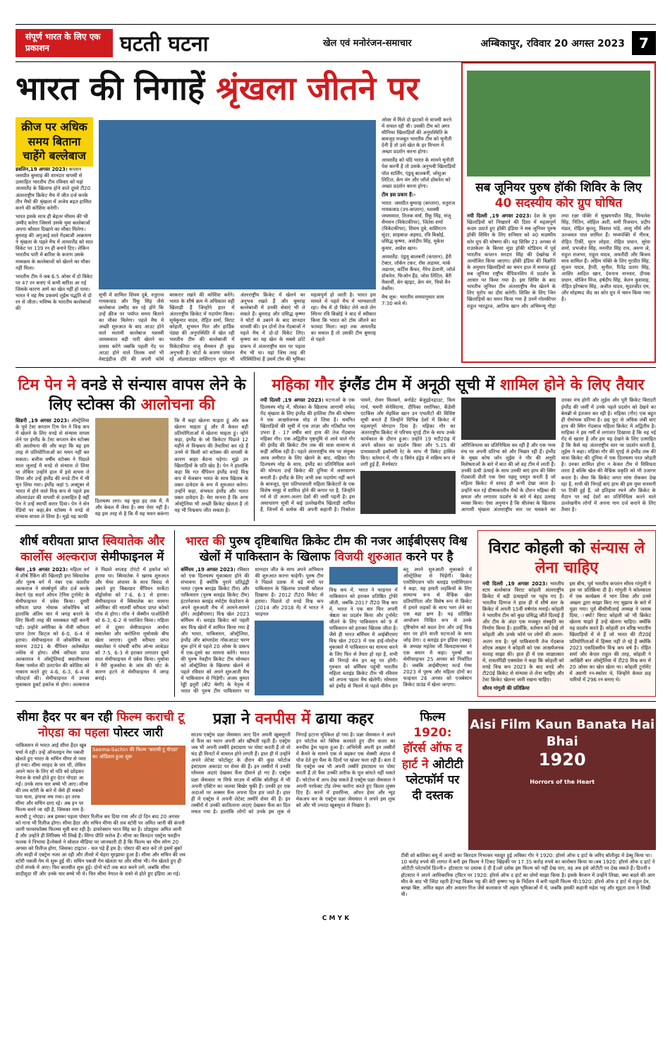संपूर्ण भारत के लिए एक प्रकाशन
घटती घटना
खेल एवं मनोरंजन-समाचार
अम्बिकापुर, रविवार 20 अगस्त 2023
7
भारत की निगाहें श्रृंखला जीतने पर
क्रीज पर अधिक समय बिताना चाहेंगे बल्लेबाज
डबलिन,19 अगस्त 2023। कप्तान जसप्रीत बुमराह की शानदार वापसी से उत्साहित भारतीय टीम रविवार को यहां आयरलैंड के खिलाफ होने वाले दूसरे टी20 अंतरराष्ट्रीय क्रिकेट मैच में जीत दर्ज करके तीन मैचों की श्रृंखला में अजेय बढ़त हासिल करने की कोशिश करेगी।
भारत इसके साथ ही बेहतर मौसम की भी उम्मीद करेगा जिससे उसके युवा बल्लेबाजों अपना कौशल दिखाने का मौका मिलेगा। बुमराह की अगुआई वाले गेंदबाजी आक्रमण ने श्रृंखला के पहले मैच में आयरलैंड को सात विकेट पर 139 रन ही बनाने दिए। लेकिन भारतीय पारी में बारिश के कारण उसके मध्यक्रम के बल्लेबाजों को खेलने का मौका नहीं मिला।
भारतीय टीम ने जब 6.5 ओवर में दो विकेट पर 47 रन बनाए थे कभी बारिश आ गई जिसके कारण आगे का खेल नहीं हो पाया। भारत ने यह मैच डकवर्थ लुईस पद्धति से दो रन से जीता। भविष्य के भारतीय बल्लेबाजों की
सूची में शामिल शिवम दुबे, रुतुराज गायकवाड और रिंकू सिंह जैसे बल्लेबाज उम्मीद कर रहे होंगे कि उन्हें क्रीज पर पर्याप्त समय बिताने का मौका मिलेगा। पहले मैच में अच्छी शुरुआत के बाद आउट होने वाले सलामी बल्लेबाज यशस्वी जायसवाल बड़ी पारी खेलने का प्रयास करेंगे जबकि पहली गेंद पर आउट होने वाले तिलक वर्मा भी वेस्टइंडीज दौरे की अपनी फॉर्म बरकरार रखने की कोशिश करेंगे। भारत के शीर्ष क्रम में अधिकतर वही खिलाड़ी हैं जिन्होंने हाल में अंतरराष्ट्रीय क्रिकेट में पदार्पण किया। सूर्यकुमार यादव, रोहित शर्मा, विराट कोहली, शुभमन गिल और हार्दिक पंड्या की अनुपस्थिति में खेल रही भारतीय टीम की बल्लेबाजी में विकेटकीपर संजू सैमसन ही कुछ अनुभवी हैं। चोटों के कारण परेशान रहे ऑलराउंडर वाशिंगटन सुंदर भी अंतरराष्ट्रीय क्रिकेट में खेलने का अनुभव रखते हैं और बुमराह बल्लेबाजी में उनकी सेवाएं भी ले सकते हैं। बुमराह और प्रसिद्ध कृष्णा ने चोटों से उबरने के बाद शानदार वापसी की। इन दोनों तेज गेंदबाजों ने पहले मैच में दो-दो विकेट लिए। कृष्णा का यह खेल के सबसे छोटे प्रारूप में अंतरराष्ट्रीय स्तर पर पहला मैच भी था। यहां जिस तरह की परिस्थितियां हैं उसमें टॉस की भूमिका महत्वपूर्ण हो जाती है। भारत इस मामले में पहले मैच में भाग्यशाली रहा। मैच में दो विकेट लेने वाले लेग स्पिनर रवि बिश्नोई ने बाद में स्वीकार किया कि भारत को टॉस जीतने का फायदा मिला। जहां तक आयरलैंड का सवाल है तो उसकी टीम बुमराह से पहले
ओवर में मिले दो झटकों से वापसी करने में सफल रही थी। उसकी टीम को अगर सीनियर खिलाड़ियों की अनुपस्थिति के बावजूद मजबूत भारतीय टीम को चुनौती देनी है तो उसे खेल के हर विभाग में अच्छा प्रदर्शन करना होगा।
आयरलैंड को यदि भारत के सामने चुनौती पेश करनी है तो उसके अनुभवी खिलाड़ियों पॉल स्टर्लिंग, एंड्रयू बालबर्नी, जोशुआ लिटिल, क्रेग यंग और जॉर्ज डॉकरेल को अच्छा प्रदर्शन करना होगा।
टीम इस प्रकार हैं:-
भारत: जसप्रीत बुमराह (कप्तान), रुतुराज गायकवाड (उप-कप्तान), यशस्वी जयसवाल, तिलक वर्मा, रिंकू सिंह, संजू सैमसन (विकेटकीपर), जितेश शर्मा (विकेटकीपर), शिवम दुबे, वाशिंगटन सुंदर, शाहबाज़ अहमद, रवि बिश्नोई, प्रसिद्ध कृष्णा, अर्शदीप सिंह, मुकेश कुमार, आवेश खान।
आयरलैंड: एंड्रयू बालबर्नी (कप्तान), हैरी टेक्टर, लोर्कन टकर, रॉस अडायर, मार्क अडायर, कर्टिस कैंफर, गैरेथ डेलानी, जॉर्ज डॉकरेल, फिओन हैंड, जोश लिटिल, बैरी मैकार्थी, बेन व्हाइट, क्रेग यंग, थियो वैन वेर्कोम।
मैच शुरू: भारतीय समयानुसार शाम 7:30 बजे से।
सब जूनियर पुरुष हॉकी शिविर के लिए 40 सदस्यीय कोर ग्रुप घोषित
नयी दिल्ली ,19 अगस्त 2023। देश के युवा खिलाड़ियों को निखारने की दिशा में महत्वपूर्ण कदम उठाते हुए हॉकी इंडिया ने सब जूनियर पुरुष हॉकी शिविर के लिए शनिवार को 40 सदस्यीय कोर ग्रुप की घोषणा की। यह शिविर 21 अगस्त से राउरकेला के बिरसा मुंडा हॉकी स्टेडियम में पूर्व भारतीय कप्तान सरदार सिंह की देखरेख में आयोजित किया जाएगा। हॉकी इंडिया की विज्ञप्ति के अनुसार खिलाड़ियों का चयन हाल में समाप्त हुई सब जूनियर राष्ट्रीय चैंपियनशिप में प्रदर्शन के आधार पर किया गया है। इस शिविर के बाद भारतीय जूनियर टीम अंतरराष्ट्रीय मैच खेलने के लिए यूरोप का दौरा करेगी। शिविर के लिए जिन खिलाड़ियों का चयन किया गया है उनमें गोलकीपर राहुल भारद्वाज, आतिफ खान और अभिमन्यु गौड़ा तथा रक्षा पंक्ति में सुखमनप्रीत सिंह, मिथलेश सिंह, नितिन, सोहिल अली, समी रिजवान, प्रदीप मंडल, रोहित कुल्लू, विशाल पांडे, आशु मौर्य और उज्जवल पाल शामिल हैं। मध्यपंक्ति में नीरज, रोहित टिर्की, घूरन लोहरा, रोहित प्रधान, सुरेश शर्मा, प्रभजोत सिंह, मनमीत सिंह राय, अरुण जे, राहुल राजभर, राहुल यादव, अफरीदी और बिजय साव शामिल हैं। अग्रिम पंक्ति के लिए गुरप्रीत सिंह, सुजन यादव, हैप्पी, सुनील, रितेंद्र प्रताप सिंह, आशिर आदिल खान, देवनाथ नानवार, दीपक प्रधान, योजिन मिंज, हर्षदीप सिंह, केतन कुशवाह, रोहित इरेंगबाम सिंह, अजीत यादव, सुदरजीत एम, और मोहम्मद जैद का कोर ग्रुप में चयन किया गया है।
टिम पेन ने वनडे से संन्यास वापस लेने के लिए स्टोक्स की आलोचना की
सिडनी ,19 अगस्त 2023। ऑस्ट्रेलिया के पूर्व टेस्ट कप्तान टिम पेन ने विश्व कप में खेलने के लिए वनडे से संन्यास वापस लेने पर इंग्लैंड के टेस्ट कप्तान बेन स्टोक्स की आलोचना की और कहा कि वह इस तरह से प्रतियोगिताओं का चयन नहीं कर सकता। बत्तीस वर्षीय स्टोक्स ने पिछले साल जुलाई में वनडे से संन्यास ले लिया था लेकिन उन्होंने हाल में इसे वापस ले लिया और उन्हें इंग्लैंड की वनडे टीम में भी चुन लिया गया। इंग्लैंड जहां 5 अक्टूबर से भारत में होने वाले विश्व कप से पहले इस ऑलराउंडर की वापसी से उत्साहित है वहीं पेन ने उन्हें स्वार्थी करार दिया। पेन ने सेन रेडियो पर कहा,बेन स्टोक्स ने वनडे से संन्यास वापस ले लिया है। मुझे यह काफी
दिलचस्प लगा। यह कुछ हद तक मैं, मैं और केवल मैं जैसा है। क्या ऐसा नहीं है। यह इस तरह से है कि मैं यह चयन करूंगा कि मैं कहां खेलना चाहता हूं और कब खेलना चाहता हूं और मैं केवल बड़ी प्रतियोगिताओं में खेलना चाहता हूं। न्होंने कहा, इंग्लैंड के जो क्रिकेटर पिछले 12 महीने से विश्वकप की तैयारियां कर रहे हैं उनमें से किसी को स्टोक्स की वापसी के कारण बाहर बैठना पड़ेगा। मुझे उन खिलाड़ियों के प्रति खेद है। पेन ने हालांकि कहा कि गत चैंपियन इंग्लैंड वनडे विश्व कप में मेजबान भारत के साथ खिताब के प्रबल दावेदार के रूप में शुरुआत करेगा। उन्होंने कहा, संभवतः इंग्लैंड और भारत प्रबल दावेदार हैं। मेरा मानना है कि अगर ऑस्ट्रेलिया भी अच्छी क्रिकेट खेलता है तो वह भी विश्वकप जीत सकता है।
महिका गौर इंग्लैंड टीम में अनूठी सूची में शामिल होने के लिए तैयार
नयी दिल्ली ,19 अगस्त 2023। घटनाओं के एक दिलचस्प मोड़ में, श्रीलंका के खिलाफ आगामी सफेद गेंद श्रृंखला के लिए इंग्लैंड की हालिया टीम की घोषणा ने एक आश्चर्यजनक मोड़ ले लिया है। चयनित खिलाड़ियों की सूची में एक ताज़ा और गतिशील नाम उभरा है - 17 वर्षीय बाएं हाथ की तेज गेंदबाज महिका गौर। एक अद्वितीय पृष्ठभूमि से आने वाले गौर की इंग्लैंड की क्रिकेट टीम तक की यात्रा सामान्य से कहीं अधिक रही है। पहले अंतरराष्ट्रीय मंच पर संयुक्त अरब अमीरात के लिए खेलने के बाद, महिका गौर दिलचस्प मोड़ के साथ, इंग्लैंड का प्रतिनिधित्व करने की योग्यता उन्हें क्रिकेट की दुनिया में असाधारण बनाती है। इंग्लैंड के लिए अभी तक पदार्पण नहीं करने के बावजूद, युवा प्रतिभाशाली महिला क्रिकेटरों के एक विशेष समूह में शामिल होने की कगार पर है, जिन्होंने गर्व से दो अलग-अलग देशों की जर्सी पहनी है। इस असाधारण सूची में कई उल्लेखनीय खिलाड़ी शामिल हैं, जिनमें से प्रत्येक की अपनी कहानी है। निकोला पायने, रोवन मिलबर्न, बर्नाडेट बेजुइडेनहाउट, किम गार्थ, चमनी सेनेविरत्ना, दीपिका रसांगिका, कैंडेसी एटकिंस और मेहविश खान उन एथलीटों की विशिष्ट सूची बनाते हैं जिन्होंने विभिन्न देशों में क्रिकेट में महत्वपूर्ण योगदान दिया है। महिका गौर का अंतरराष्ट्रीय क्रिकेट से परिचय यूएई टीम के साथ उनके कार्यकाल के दौरान हुआ। उन्होंने 19 मटी20ह्र में अपने कौशल का प्रदर्शन किया और 5.15 की प्रभावशाली इकॉनमी रेट के साथ नौ विकेट हासिल किए। वर्तमान में, गौर द विमेन हंड्रेड में सक्रिय रूप से लगी हुई हैं, मैनचेस्टर
ओरिजिनल्स का प्रतिनिधित्व कर रही हैं और एक भव्य मंच पर अपनी प्रतिभा को और निखार रही हैं। इंग्लैंड के मुख्य कोच जॉन लुईस ने गौर की अनूठी विशेषताओं के बारे में बात की जो वह टीम में लाती हैं। उनकी ऊंची ऊंचाई के साथ उनकी बाएं हाथ की स्विंग गेंदबाजी शैली एक ऐसा पहलू प्रस्तुत करती है जो महिला क्रिकेट में शायद ही कभी देखा जाता है। उन्होंने चल रहे ग्रीष्मकालीन मैचों के दौरान महिका की क्षमता और लगातार प्रदर्शन के बारे में बेहद उत्साह व्यक्त किया। ऐसा अनुमान है कि श्रीलंका के खिलाफ आगामी श्रृंखला अंतरराष्ट्रीय स्तर पर चमकने का उनका मंच होगी और लुईस और पूरी क्रिकेट बिरादरी इंग्लैंड की जर्सी में उनके पहले प्रदर्शन को देखने का बेसब्री से इंतजार कर रही है। महिका (गौर) एक बहुत ही रोमांचक प्रतिभा है। छह फुट से अधिक लंबी बाएं हाथ की स्विंग गेंदबाज महिला क्रिकेट में अद्वितीय है। माहिका ने इस गर्मी में लगातार दिखाया है कि वह नई गेंद से खतरा है और हम यह देखने के लिए उत्साहित हैं कि कैसे वह अंतरराष्ट्रीय स्तर पर प्रदर्शन करती है, लुईस ने कहा। महिका गौर की यूएई से इंग्लैंड तक की यात्रा क्रिकेट की दुनिया में एक दिलचस्प परत जोड़ती है। उनका शामिल होना न केवल टीम में विविधता लाता है बल्कि खेल की वैश्विक प्रकृति को भी उजागर करता है। जैसा कि क्रिकेट जगत सांस रोककर देख रहा है, सभी की निगाहें बाएं हाथ की इस युवा सनसनी पर टिकी हुई हैं, जो इतिहास रचने और क्रिकेट के मैदान पर कई देशों का प्रतिनिधित्व करने वाले उल्लेखनीय लोगों में अपना नाम दर्ज कराने के लिए तैयार है।
शीर्ष वरीयता प्राप्त स्वियातेक और कार्लोस अल्कराज सेमीफाइनल में
मेसन ,19 अगस्त 2023। महिला वर्ग में शीर्ष रैंकिंग की खिलाड़ी इगा स्वियातेक और पुरुष वर्ग में नंबर एक कार्लोस अल्कराज ने संघर्षपूर्ण जीत दर्ज करके वेस्टर्न एंड सदर्न ओपन टेनिस टूर्नामेंट के सेमीफाइनल में प्रवेश किया। दूसरी वरीयता प्राप्त नोवाक जोकोविच को हालांकि अंतिम चार में जगह बनाने के लिए किसी तरह की मशक्कत नहीं करनी पड़ी। उन्होंने अमेरिका के नौवीं वरीयता प्राप्त टेलर फ्रिट्ज को 6-0, 6-4 से हराया। सेमीफाइनल में जोकोविच का सामना 2021 के चैंपियन अलेक्जेंडर ज्वेरेव से होगा। शीर्ष वरीयता प्राप्त अल्काराज ने ऑस्ट्रेलियाई क्वालीफायर मैक्स परसेल की उलटफेर की कोशिश को नाकाम करते हुए 4-6, 6-3, 6-4 से जीतदर्ज की। सेमीफाइनल में उनका मुकाबला हुबर्ट हर्काज से होगा। अल्कराज ने पिछले सप्ताह टोरंटो में हर्काज को हराया था। स्वियातेक ने खराब शुरुआत और चेयर अंपायर के साथ विवाद से उबरते हुए विंबलडन चैंपियन मार्केटा वोंड्रोसोवा को 7-6, 6-1 से हराया। सेमीफाइनल में स्वियातेक का सामना अमेरिका की सातवीं वरीयता प्राप्त कोको गॉफ से होगा। गॉफ ने जैस्मीन पाओलिनी को 6-3, 6-2 से पराजित किया। महिला वर्ग में दूसरा सेमीफाइनल आर्यना सबालेंका और करोलिना मुचोवाके बीच खेला जाएगा। दूसरी वरीयता प्राप्त सबालेंका ने पांचवीं वरीय ओन्स जाबेऊर को 7-5, 6-3 से हराकर लगातार दूसरे साल सेमीफाइनल में प्रवेश किया। मुचोवा ने मैरी बुजकोवा के जांघ की चोट के कारण हटने से सेमीफाइनल में जगह बनाई।
भारत की पुरुष दृष्टिबाधित क्रिकेट टीम की नजर आईबीएसए विश्व खेलों में पाकिस्तान के खिलाफ विजयी शुरुआत करने पर है
बर्मिंघम ,19 अगस्त 2023। रविवार को एक दिलचस्प मुकाबला होने की संभावना है क्योंकि पुराने प्रतिद्वंद्वी भारत (पुरुष ब्लाइंड क्रिकेट टीम) और पाकिस्तान (पुरुष ब्लाइंड क्रिकेट टीम) इंटरनेशनल ब्लाइंड स्पोर्ट्स फेडरेशन के अपने शुरुआती मैच में आमने-सामने होंगे। आईबीएसए) विश्व खेल 2023 बर्मिंघम में। ब्लाइंड क्रिकेट को पहली बार विश्व खेलों में शामिल किया गया है और भारत, पाकिस्तान, ऑस्ट्रेलिया, इंग्लैंड और बांग्लादेश नॉकआउट चरण शुरू होने से पहले 20 ओवर के प्रारूप में एक-दूसरे का सामना करेंगे। भारत की पुरुष नेत्रहीन क्रिकेट टीम सोमवार को ऑस्ट्रेलिया के खिलाफ खेलने से पहले रविवार को अपने शुरुआती मैच में पाकिस्तान से भिड़ेगी। अजय कुमार रेड्डी इलुरी (बी2 श्रेणी) के नेतृत्व में भारत की पुरुष टीम पाकिस्तान पर शानदार जीत के साथ अपने अभियान की शुरुआत करना चाहेगी। पुरुष टीम ने पिछले दशक में बड़े मंचों पर पाकिस्तान के खिलाफ प्रभावी कौशल दिखाया है। 2012 टी20 विकेट से हराया। पिछले दो वनडे विश्व कप (2014 और 2018 में) में भारत ने फाइनल
विश्व कप में, भारत ने फाइनल में पाकिस्तान को हराकर प्रतिष्ठित ट्रॉफी जीती, जबकि 2017 टी20 विश्व कप में, भारत ने एक बार फिर अपनी श्रेष्ठता का प्रदर्शन किया और टूर्नामेंट जीतने के लिए पाकिस्तान को 9 में पाकिस्तान को हराकर खिताब जीता है। जैसे ही भारत बर्मिंघम में आईबीएसए विश्व खेल 2023 में एक हाई-वोल्टेज मुकाबले में पाकिस्तान का सामना करने के लिए फिर से तैयार हो रहा है, सभी की निगाहें मेन इन ब्लू पर होंगी। गुरुवार को बर्मिंघम पहुंची भारतीय महिला ब्लाइंड क्रिकेट टीम भी रविवार को अपना पहला मैच खेलेगी। सोमवार को इंग्लैंड से मिलने से पहले वीमेन इन ब्लू अपने शुरुआती मुकाबले में ऑस्ट्रेलिया से भिड़ेंगी। क्रिकेट एसोसिएशन फॉर ब्लाइंड एसोसिएशन ने कहा, यह हमारी लड़कियों के लिए सामान्य रूप से वैश्विक खेल प्रतियोगिता और विशेष रूप से क्रिकेट में हमारे लड़कों के साथ भाग लेने का एक बड़ा क्षण है। यह प्रतिष्ठित आयोजन निश्चित रूप से उनके दृष्टिकोण को बदल देगा और उन्हें विश्व स्तर पर होने वाली घटनाओं के साथ जोड़ देगा। द ब्लाइंड इन इंडिया (क्बइ) के अध्यक्ष महंतेश जी किवदासनवर ने एक बयान में कहा। पुरुषों का सेमीफाइनल 25 अगस्त को निर्धारित है। जबकि आईबीएसए वर्ल्ड गेम्स 2023 में पुरुष और महिला दोनों का फाइनल 26 अगस्त को एजबेस्टन क्रिकेट ग्राउंड में खेला जाएगा।
विराट कोहली को संन्यास ले लेना चाहिए
नयी दिल्ली ,19 अगस्त 2023। भारतीय स्टार बल्लेबाज विराट कोहली अंतरराष्ट्रीय क्रिकेट में बड़ी ऊंचाइयों पर पहुंच गए हैं। भारतीय दिग्गज ने हाल ही में शीर्ष स्तर के क्रिकेट में अपनी 15वीं वर्षगांठ मनाई। कोहली ने भारतीय टीम को कुछ प्रसिद्ध जीतें दिलाई हैं और टीम के अंदर एक मजबूत संस्कृति का निर्माण किया है। हालाँकि, वर्तमान को देखें तो कोहली और उनके फॉर्म पर लोगों की अलग-अलग राय है। पूर्व पाकिस्तानी तेज गेंदबाज शोएब अख्तर ने कोहली को एक आश्चर्यजनक सलाह साझा की। हाल ही में एक साक्षात्कार में, रावलपिंडी एक्सप्रेस ने कहा कि कोहली को वनडे विश्व कप 2023 के बाद वनडे और टी20ई क्रिकेट से संन्यास ले लेना चाहिए और टेस्ट क्रिकेट खेलना जारी रखना चाहिए।
सौरव गांगुली की प्रतिक्रिया
इस बीच, पूर्व भारतीय कप्तान सौरव गांगुली ने इस पर प्रतिक्रिया दी है। गांगुली ने कोलकाता में एक कार्यक्रम में भाग लिया और उनसे अख्तर द्वारा साझा किए गए सुझाव के बारे में पूछा गया। पूर्व बीसीसीआई अध्यक्ष ने जवाब दिया, ःक्यों? विराट कोहली जो भी क्रिकेट खेलना चाहते हैं उन्हें खेलना चाहिए। क्योंकि वह प्रदर्शन करते हैं। कोहली उन वरिष्ठ भारतीय खिलाड़ियों में से हैं जो भारत की टी20ई प्रतियोगिताओं में हिस्सा नहीं ले रहे हैं क्योंकि 2023 एकदिवसीय विश्व कप वर्ष है। रोहित शर्मा और केएल राहुल की तरह, कोहली ने आखिरी बार ऑस्ट्रेलिया में टी20 विश्व कप में 20 ओवर का खेल खेला था। कोहली टूर्नामेंट में अग्रणी रन-स्कोरर थे, जिन्होंने केवल छह पारियों में 296 रन बनाए थे।
सीमा हैदर पर बन रही फिल्म कराची टू नोएडा का पहला पोस्टर जारी
Seema-Sachin की फिल्म 'कराची टू नोएडा' का ऑडिशन हुआ शुरू
पाकिस्तान से भारत आई सीमा हैदर खूब चर्चा में रहीं। उन्हें ऑनलाइन गेम पबजी खेलते हुए भारत के सचिन मीणा से प्यार हो गया। सीमा सरहद के पार थीं, लेकिन अपने प्यार के लिए वो पति को छोड़कर नेपाल के रास्ते होते हुए ग्रेटर नोएडा आ गईं। उनके साथ चार बच्चे भी आए। सीमा की लव स्टोरी के बारे में जैसे ही सबको पता चला, हंगामा मच गया। हर तरफ सीमा और सचिन छाए रहे। अब इन पर फिल्म बनने जा रही है, जिसका नाम है- कराची टू नोएडा। अब इसका पहला पोस्टर रिलीज कर दिया गया और दो दिन बाद 20 अगस्त को गाना भी रिलीज होगा। सीमा हैदर और सचिन मीणा की लव स्टोरी पर अमित जानी की कंपनी जानी फायरफॉक्स फिल्म्स मूवी बना रही है। डायरेक्शन भरत सिंह का है। प्रोड्यूसर अमित जानी हैं और उन्होंने ही लिरिक्स भी लिखे हैं। सिंगर प्रीति सरोज हैं। सीमा का किरदार एक्ट्रेस फरहीन फलक ने निभाया है।मेकर्स ने सोशल मीडिया पर जानकारी दी है कि फिल्म का थीम सॉन्ग 20 अगस्त को रिलीज होगा, जिसका टाइटल - चल पड़े हैं हम है। पोस्टर की बात करें तो इसमें बुर्का और साड़ी में एक्ट्रेस नजर आ रही और तीसरे में चेहरा मुरझाया हुआ है। सीमा और सचिन की लव स्टोरी पबजी गेम से शुरू हुई थी। सचिन पबजी गेम खेलता था और सीमा भी। गेम खेलते हुए ही दोनों संपर्क में आए। फिर बातचीत शुरू हुई। दोनों घंटों तक बात करने लगे, जबकि सीमा शादीशुदा थीं और उनके चार बच्चे भी थे। फिर सीमा नेपाल के रास्ते से होते हुए इंडिया आ गई।
प्रज्ञा ने वनपीस में ढाया कहर
साउथ एक्ट्रेस प्रज्ञा जैसवाल आए दिन अपनी खूबसूरती से फैंस का ध्यान अपनी ओर खींचती रहती हैं। एक्ट्रेस जब भी अपनी तस्वीरें इंस्टाग्राम पर पोस्ट करती हैं तो वो चंद ही मिनटों में वायरल होने लगती हैं। हाल ही में उन्होंने अपने लेटेस्ट फोटोशूट के दौरान की कुछ फोटोज इंस्टाग्राम अकाउंट पर शेयर की हैं। इन तस्वीरों में उनकी ग्लैमरस अदाएं देखकर फैंस दीवाने हो गए हैं। एक्ट्रेस प्रज्ञा जैसवाल ना सिर्फ साउथ में बल्कि बॉलीवुड में भी अपनी एक्टिंग का जलवा बिखेर चुकी हैं। उनकी हर एक अदाओं पर अक्सर फैंस अपना दिल हार जाते हैं। हाल ही में एक्ट्रेस ने अपनी लेटेस्ट तस्वीरें शेयर की हैं। इन तस्वीरों में उनकी कातिलाना अदाएं देखकर फैंस का दिल मचल गया है। हालांकि लोगों को उनके इस लुक से निगाहें हटाना मुश्किल हो गया है। प्रज्ञा जैसवाल ने अपने इन फोटोज को क्लिक करवाते हुए ग्रीन कलर का वनपीस ड्रेस पहना हुआ है। अभिनेत्री अपनी इन तस्वीरों में कैमरे के सामने एक से बढ़कर एक सेक्सी अंदाज में पोज देते हुए फैंस के दिलों पर खंजर चला रही हैं। बता दें कि एक्ट्रेस जब भी अपनी तस्वीरें इंस्टाग्राम पर पोस्ट करती हैं तो फैंस उनकी तारीफ के पुल बांधते नहीं थकते हैं। फोटोज में आप देख सकते हैं एक्ट्रेस प्रज्ञा जैसवाल ने अपनी परफेक्ट टोंड लेग्स फ्लॉन्ट करते हुए किलर लुक्स दिए हैं। कानों में इयररिंग्स, ओपन हेयर और न्यूड मेकअप कर के एक्ट्रेस प्रज्ञा जैसवाल ने अपने इस लुक को और भी ज्यादा खूबसूरत से निखारा है।
फिल्म 1920: हॉरर्स ऑफ द हार्ट ने ओटीटी प्लेटफॉर्म पर दी दस्तक
Aisi Film Kaun Banata Hai Bhai
1920
Horrors of the Heart
टीवी शो बालिका बधू में आनंदी का किरदार निभाकर मशहूर हुई अविका गौर ने 1920: हॉरर्स ऑफ द हार्ट के जरिए बॉलीवुड में डेब्यू किया था।10 करोड़ रुपये की लागत में बनी इस फिल्म ने टिकट खिड़की पर 17.35 करोड़ रुपये का कारोबार किया था।अब 1920: हॉरर्स ऑफ द हार्ट ने ओटीटी प्लेटफॉर्म डिज्नी+ हॉटस्टार पर दस्तक दे दी है।जो दर्शक इस फिल्म को नहीं देख पाए, वह अब इसे ओटीटी पर देख सकते हैं। डिज्नी+ हॉटस्टार ने अपने आधिकारिक ट्विटर पर 1920: हॉरर्स ऑफ द हार्ट का प्रोमो साझा किया है। इसके कैप्शन में उन्होंने लिखा, क्या बदले की आग मौत के बाद भी जिंदा रहती है?यह विक्रम भट्ट की बेटी कृष्णा भट्ट के निर्देशन में बनी पहली फिल्म थी।1920: हॉरर्स ऑफ द हार्ट में राहुल देव, बरखा बिष्ट, अमित बहल और अवतार गिल जैसे कलाकार भी अहम भूमिकाओं में थे, जबकि इसकी कहानी महेश भट्ट और सुहृता दास ने लिखी थी।
C M Y K